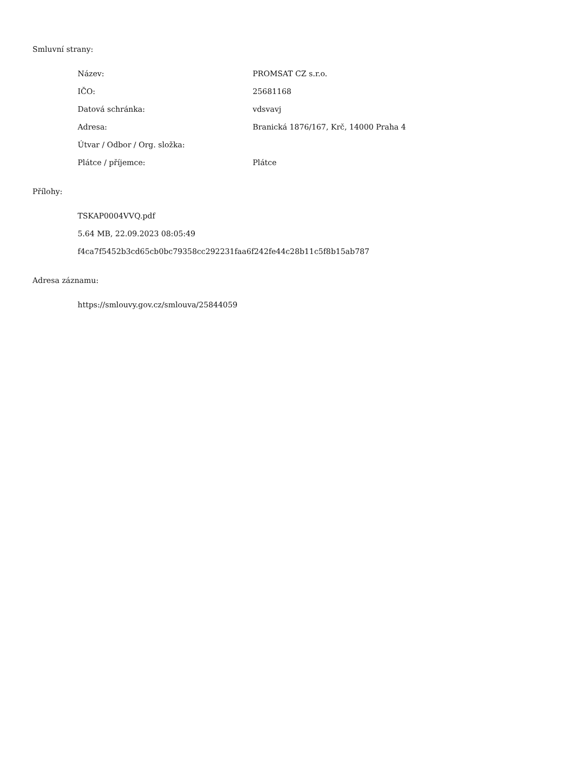Smluvní strany:
| Název: | PROMSAT CZ s.r.o. |
| IČO: | 25681168 |
| Datová schránka: | vdsvavj |
| Adresa: | Branická 1876/167, Krč, 14000 Praha 4 |
| Útvar / Odbor / Org. složka: | |
| Plátce / příjemce: | Plátce |
Přílohy:
TSKAP0004VVQ.pdf
5.64 MB, 22.09.2023 08:05:49
f4ca7f5452b3cd65cb0bc79358cc292231faa6f242fe44c28b11c5f8b15ab787
Adresa záznamu:
https://smlouvy.gov.cz/smlouva/25844059